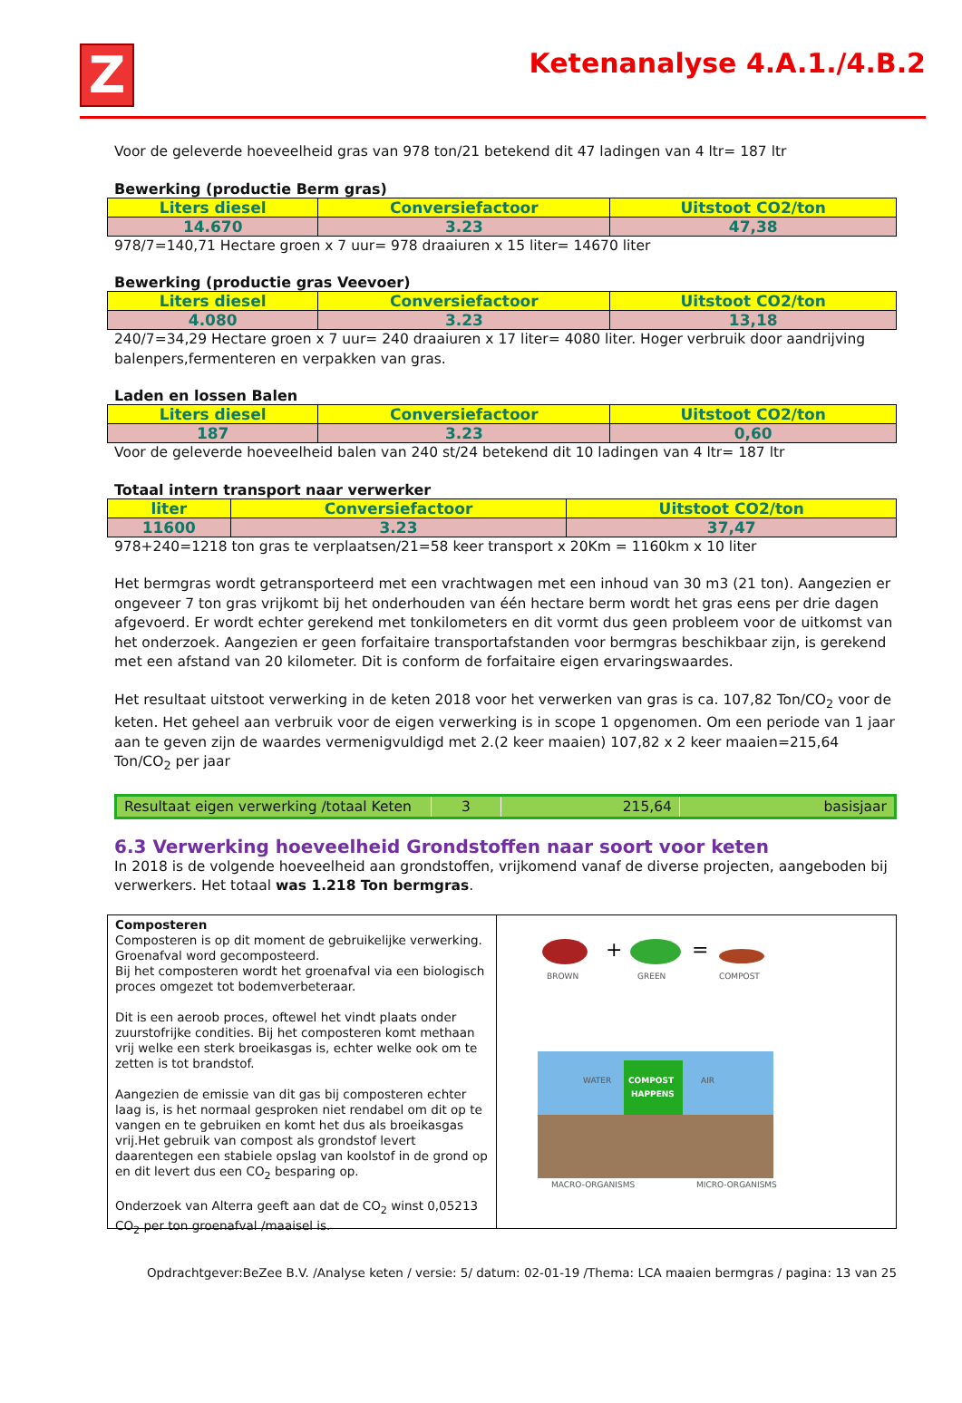Z
Ketenanalyse 4.A.1./4.B.2
Voor de geleverde hoeveelheid gras van 978 ton/21 betekend dit 47 ladingen van 4 ltr= 187 ltr
Bewerking (productie Berm gras)
| Liters diesel | Conversiefactoor | Uitstoot CO2/ton |
| --- | --- | --- |
| 14.670 | 3.23 | 47,38 |
978/7=140,71 Hectare groen x 7 uur= 978 draaiuren x 15 liter= 14670 liter
Bewerking (productie gras Veevoer)
| Liters diesel | Conversiefactoor | Uitstoot CO2/ton |
| --- | --- | --- |
| 4.080 | 3.23 | 13,18 |
240/7=34,29 Hectare groen x 7 uur= 240 draaiuren x 17 liter= 4080 liter. Hoger verbruik door aandrijving balenpers,fermenteren en verpakken van gras.
Laden en lossen Balen
| Liters diesel | Conversiefactoor | Uitstoot CO2/ton |
| --- | --- | --- |
| 187 | 3.23 | 0,60 |
Voor de geleverde hoeveelheid balen van 240 st/24 betekend dit 10 ladingen van 4 ltr= 187 ltr
Totaal intern transport naar verwerker
| liter | Conversiefactoor | Uitstoot CO2/ton |
| --- | --- | --- |
| 11600 | 3.23 | 37,47 |
978+240=1218 ton gras te verplaatsen/21=58 keer transport x 20Km = 1160km x 10 liter
Het bermgras wordt getransporteerd met een vrachtwagen met een inhoud van 30 m3 (21 ton). Aangezien er ongeveer 7 ton gras vrijkomt bij het onderhouden van één hectare berm wordt het gras eens per drie dagen afgevoerd. Er wordt echter gerekend met tonkilometers en dit vormt dus geen probleem voor de uitkomst van het onderzoek. Aangezien er geen forfaitaire transportafstanden voor bermgras beschikbaar zijn, is gerekend met een afstand van 20 kilometer. Dit is conform de forfaitaire eigen ervaringswaardes.
Het resultaat uitstoot verwerking in de keten 2018 voor het verwerken van gras is ca. 107,82 Ton/CO<sub>2</sub> voor de keten. Het geheel aan verbruik voor de eigen verwerking is in scope 1 opgenomen. Om een periode van 1 jaar aan te geven zijn de waardes vermenigvuldigd met 2.(2 keer maaien) 107,82 x 2 keer maaien=215,64 Ton/CO<sub>2</sub> per jaar
| Resultaat eigen verwerking /totaal Keten | 3 | 215,64 | basisjaar |
6.3 Verwerking hoeveelheid Grondstoffen naar soort voor keten
In 2018 is de volgende hoeveelheid aan grondstoffen, vrijkomend vanaf de diverse projecten, aangeboden bij verwerkers. Het totaal was 1.218 Ton bermgras.
Composteren
Composteren is op dit moment de gebruikelijke verwerking. Groenafval word gecomposteerd.
Bij het composteren wordt het groenafval via een biologisch proces omgezet tot bodemverbeteraar.
Dit is een aeroob proces, oftewel het vindt plaats onder zuurstofrijke condities. Bij het composteren komt methaan vrij welke een sterk broeikasgas is, echter welke ook om te zetten is tot brandstof.
Aangezien de emissie van dit gas bij composteren echter laag is, is het normaal gesproken niet rendabel om dit op te vangen en te gebruiken en komt het dus als broeikasgas vrij.Het gebruik van compost als grondstof levert daarentegen een stabiele opslag van koolstof in de grond op en dit levert dus een CO<sub>2</sub> besparing op.
Onderzoek van Alterra geeft aan dat de CO<sub>2</sub> winst 0,05213 CO<sub>2</sub> per ton groenafval /maaisel is.
+
=
BROWN
GREEN
COMPOST
COMPOST
HAPPENS
WATER
AIR
MACRO-ORGANISMS
MICRO-ORGANISMS
Opdrachtgever:BeZee B.V. /Analyse keten / versie: 5/ datum: 02-01-19 /Thema: LCA maaien bermgras / pagina: 13 van 25